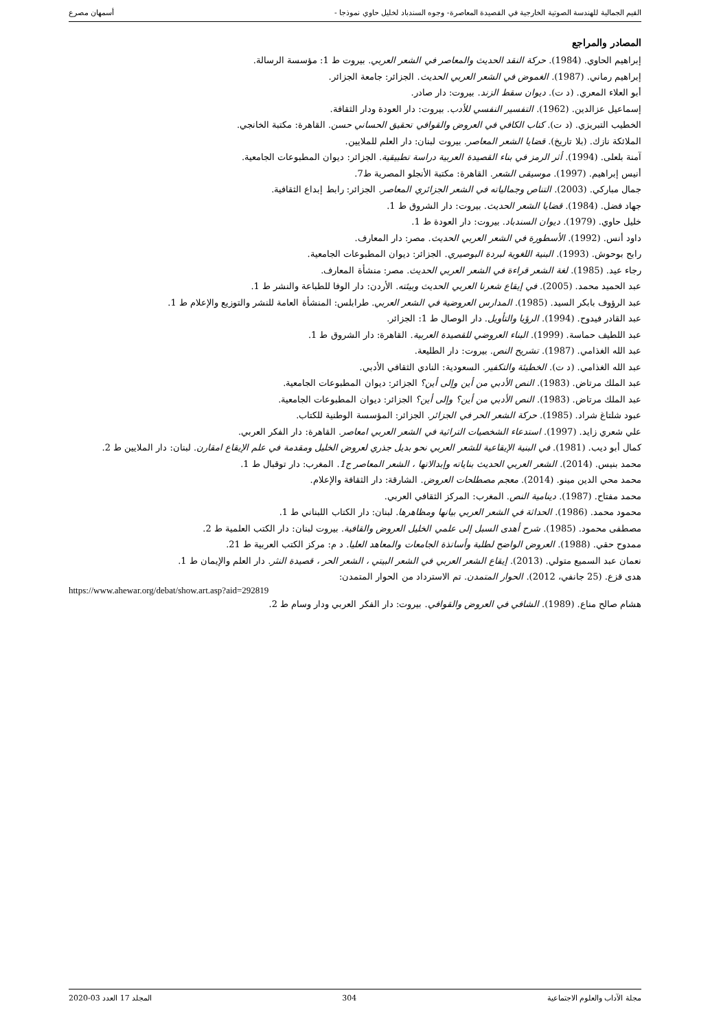القيم الجمالية للهندسة الصوتية الخارجية في القصيدة المعاصرة- وجوه السندباد لخليل حاوي نموذجا - أسمهان مصرع
المصادر والمراجع
إبراهيم الحاوي. (1984). حركة النقد الحديث والمعاصر في الشعر العربي. بيروت ط 1: مؤسسة الرسالة.
إبراهيم رماني. (1987). الغموض في الشعر العربي الحديث. الجزائر: جامعة الجزائر.
أبو العلاء المعري. (د ت). ديوان سقط الزند. بيروت: دار صادر.
إسماعيل عزالدين. (1962). التفسير النفسي للأدب. بيروت: دار العودة ودار الثقافة.
الخطيب التبريزي. (د ت). كتاب الكافي في العروض والقوافي تحقيق الحساني حسن. القاهرة: مكتبة الخانجي.
الملائكة نازك. (بلا تاريخ). قضايا الشعر المعاصر. بيروت لبنان: دار العلم للملايين.
آمنة بلعلى. (1994). أثر الرمز في بناء القصيدة العربية دراسة تطبيقية. الجزائر: ديوان المطبوعات الجامعية.
أنيس إبراهيم. (1997). موسيقى الشعر. القاهرة: مكتبة الأنجلو المصرية ط7.
جمال مباركي. (2003). التناص وجمالياته في الشعر الجزائري المعاصر. الجزائر: رابط إبداع الثقافية.
جهاد فضل. (1984). قضايا الشعر الحديث. بيروت: دار الشروق ط 1.
خليل حاوي. (1979). ديوان السندباد. بيروت: دار العودة ط 1.
داود أنس. (1992). الأسطورة في الشعر العربي الحديث. مصر: دار المعارف.
رابح بوحوش. (1993). البنية اللغوية لبردة البوصيري. الجزائر: ديوان المطبوعات الجامعية.
رجاء عيد. (1985). لغة الشعر قراءة في الشعر العربي الحديث. مصر: منشأة المعارف.
عبد الحميد محمد. (2005). في إيقاع شعرنا العربي الحديث وبيئته. الأردن: دار الوفا للطباعة والنشر ط 1.
عبد الرؤوف بابكر السيد. (1985). المدارس العروضية في الشعر العربي. طرابلس: المنشأة العامة للنشر والتوزيع والإعلام ط 1.
عبد القادر فيدوح. (1994). الرؤيا والتأويل. دار الوصال ط 1: الجزائر.
عبد اللطيف حماسة. (1999). البناء العروضي للقصيدة العربية. القاهرة: دار الشروق ط 1.
عبد الله الغذامي. (1987). تشريح النص. بيروت: دار الطليعة.
عبد الله الغذامي. (د ت). الخطيئة والتكفير. السعودية: النادي الثقافي الأدبي.
عبد الملك مرتاض. (1983). النص الأدبي من أين وإلى أين؟ الجزائر: ديوان المطبوعات الجامعية.
عبد الملك مرتاض. (1983). النص الأدبي من أين؟ وإلى أين؟ الجزائر: ديوان المطبوعات الجامعية.
عبود شلتاغ شراد. (1985). حركة الشعر الحر في الجزائر. الجزائر: المؤسسة الوطنية للكتاب.
علي شعري زايد. (1997). استدعاء الشخصيات التراثية في الشعر العربي امعاصر. القاهرة: دار الفكر العربي.
كمال أبو ديب. (1981). في البنية الإيقاعية للشعر العربي نحو بديل جذري لعروض الخليل ومقدمة في علم الإيقاع امقارن. لبنان: دار الملايين ط 2.
محمد بنيس. (2014). الشعر العربي الحديث بناياته وإبدالاتها ، الشعر المعاصر ج1. المغرب: دار توقبال ط 1.
محمد محي الدين مينو. (2014). معجم مصطلحات العروض. الشارقة: دار الثقافة والإعلام.
محمد مفتاح. (1987). دينامية النص. المغرب: المركز الثقافي العربي.
محمود محمد. (1986). الحداثة في الشعر العربي بيانها ومظاهرها. لبنان: دار الكتاب اللبناني ط 1.
مصطفى محمود. (1985). شرح أهدى السبل إلى علمي الخليل العروض والقافية. بيروت لبنان: دار الكتب العلمية ط 2.
ممدوح حقي. (1988). العروض الواضح لطلبة وأساتذة الجامعات والمعاهد العليا. د م: مركز الكتب العربية ط 21.
نعمان عبد السميع متولي. (2013). إيقاع الشعر العربي في الشعر البيتي ، الشعر الحر ، قصيدة النثر. دار العلم والإيمان ط 1.
هدى قزع. (25 جانفي، 2012). الحوار المتمدن. تم الاسترداد من الحوار المتمدن:
https://www.ahewar.org/debat/show.art.asp?aid=292819
هشام صالح مناع. (1989). الشافي في العروض والقوافي. بيروت: دار الفكر العربي ودار وسام ط 2.
مجلة الآداب والعلوم الاجتماعية 304 المجلد 17 العدد 03-2020